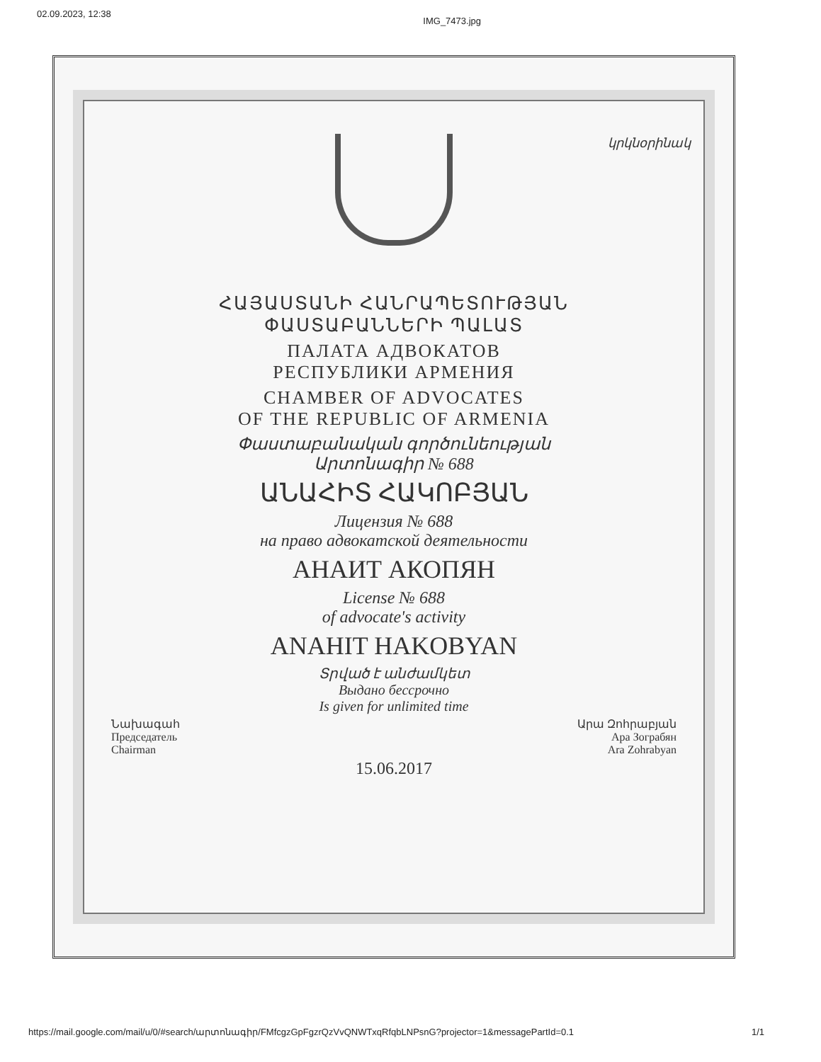02.09.2023, 12:38 IMG_7473.jpg
կրկնօրինակ
ՀԱՅԱՍՏԱՆԻ ՀԱՆՐԱՊԵՏՈՒԹՅԱՆ
ՓԱՍՏԱԲԱՆՆԵՐԻ ՊԱԼԱՏ
ПАЛАТА АДВОКАТОВ
РЕСПУБЛИКИ АРМЕНИЯ
CHAMBER OF ADVOCATES
OF THE REPUBLIC OF ARMENIA
Փաստաբանական գործունեության
Արտոնագիր № 688
ԱՆԱՀԻՏ ՀԱԿՈԲՅԱՆ
Лицензия № 688
на право адвокатской деятельности
АНАИТ АКОПЯН
License № 688
of advocate's activity
ANAHIT HAKOBYAN
Տրված է անժամկետ
Выдано бессрочно
Is given for unlimited time
Նախագահ
Председатель
Chairman
Արա Զոհրաբյան
Ара Зограбян
Ara Zohrabyan
15.06.2017
https://mail.google.com/mail/u/0/#search/արտոնագիր/FMfcgzGpFgzrQzVvQNWTxqRfqbLNPsnG?projector=1&messagePartId=0.1 1/1